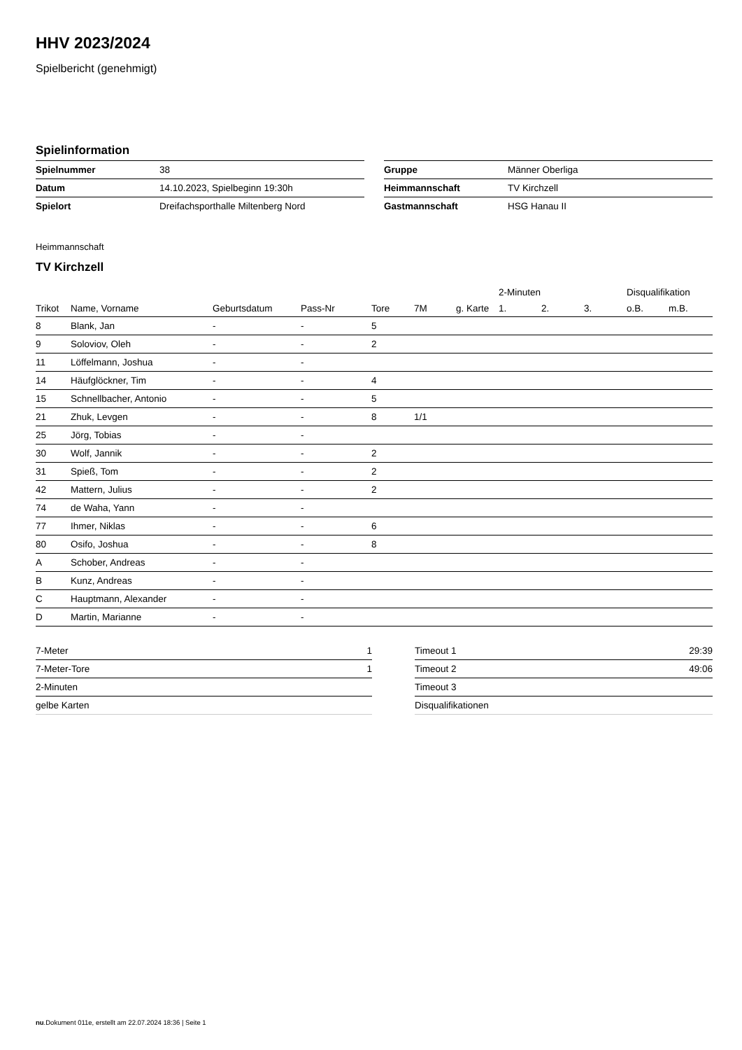HHV 2023/2024
Spielbericht (genehmigt)
Spielinformation
| Spielnummer | 38 |
| Datum | 14.10.2023, Spielbeginn 19:30h |
| Spielort | Dreifachsporthalle Miltenberg Nord |
| Gruppe | Männer Oberliga |
| Heimmannschaft | TV Kirchzell |
| Gastmannschaft | HSG Hanau II |
Heimmannschaft
TV Kirchzell
| | | | | | | | 2-Minuten | | | Disqualifikation | |
| --- | --- | --- | --- | --- | --- | --- | --- | --- | --- | --- | --- |
| Trikot | Name, Vorname | Geburtsdatum | Pass-Nr | Tore | 7M | g. Karte | 1. | 2. | 3. | o.B. | m.B. |
| 8 | Blank, Jan | - | - | 5 | | | | | | | |
| 9 | Soloviov, Oleh | - | - | 2 | | | | | | | |
| 11 | Löffelmann, Joshua | - | - | | | | | | | | |
| 14 | Häufglöckner, Tim | - | - | 4 | | | | | | | |
| 15 | Schnellbacher, Antonio | - | - | 5 | | | | | | | |
| 21 | Zhuk, Levgen | - | - | 8 | 1/1 | | | | | | |
| 25 | Jörg, Tobias | - | - | | | | | | | | |
| 30 | Wolf, Jannik | - | - | 2 | | | | | | | |
| 31 | Spieß, Tom | - | - | 2 | | | | | | | |
| 42 | Mattern, Julius | - | - | 2 | | | | | | | |
| 74 | de Waha, Yann | - | - | | | | | | | | |
| 77 | Ihmer, Niklas | - | - | 6 | | | | | | | |
| 80 | Osifo, Joshua | - | - | 8 | | | | | | | |
| A | Schober, Andreas | - | - | | | | | | | | |
| B | Kunz, Andreas | - | - | | | | | | | | |
| C | Hauptmann, Alexander | - | - | | | | | | | | |
| D | Martin, Marianne | - | - | | | | | | | | |
| 7-Meter | 1 |
| 7-Meter-Tore | 1 |
| 2-Minuten | |
| gelbe Karten | |
| Timeout 1 | 29:39 |
| Timeout 2 | 49:06 |
| Timeout 3 | |
| Disqualifikationen | |
nu.Dokument 011e, erstellt am 22.07.2024 18:36 | Seite 1